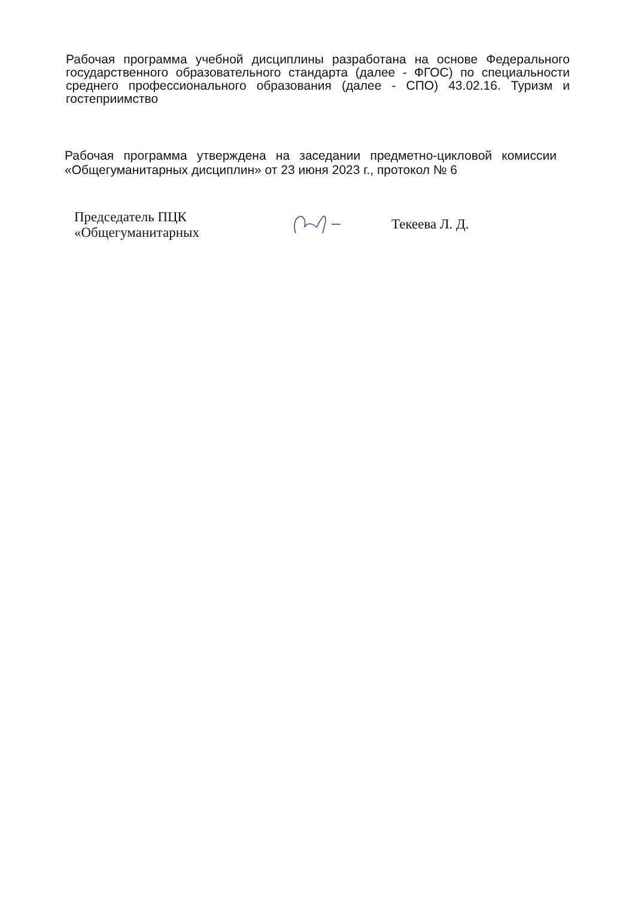Рабочая программа учебной дисциплины разработана на основе Федерального государственного образовательного стандарта (далее - ФГОС) по специальности среднего профессионального образования (далее - СПО) 43.02.16. Туризм и гостеприимство
Рабочая программа утверждена на заседании предметно-цикловой комиссии «Общегуманитарных дисциплин» от 23 июня 2023 г., протокол № 6
Председатель ПЦК
«Общегуманитарных
Текеева Л. Д.